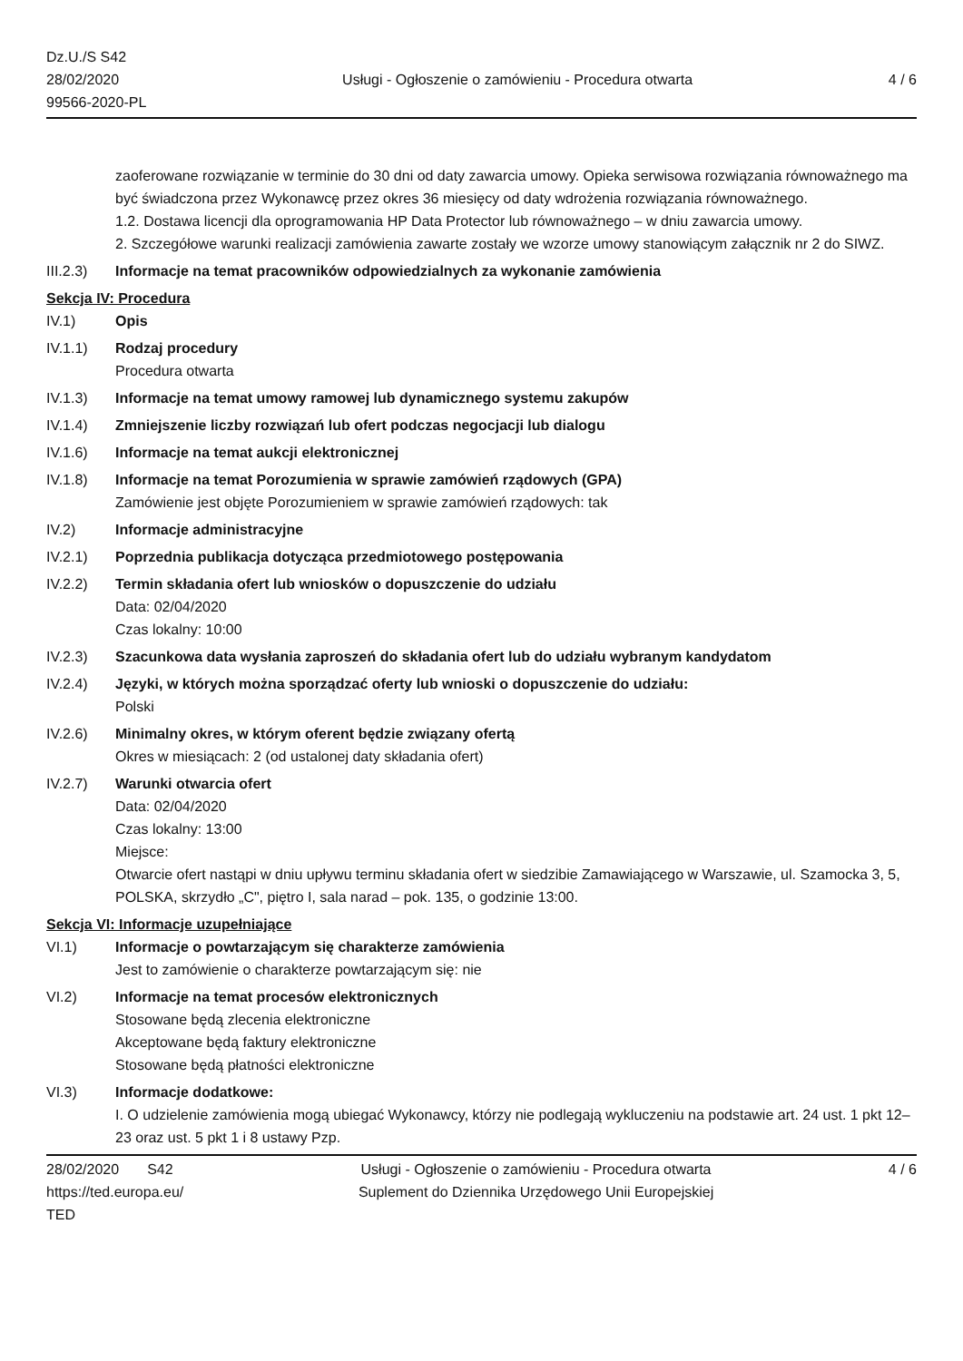Dz.U./S S42
28/02/2020
99566-2020-PL
Usługi - Ogłoszenie o zamówieniu - Procedura otwarta
4 / 6
zaoferowane rozwiązanie w terminie do 30 dni od daty zawarcia umowy. Opieka serwisowa rozwiązania równoważnego ma być świadczona przez Wykonawcę przez okres 36 miesięcy od daty wdrożenia rozwiązania równoważnego.
1.2. Dostawa licencji dla oprogramowania HP Data Protector lub równoważnego – w dniu zawarcia umowy.
2. Szczegółowe warunki realizacji zamówienia zawarte zostały we wzorze umowy stanowiącym załącznik nr 2 do SIWZ.
III.2.3)
Informacje na temat pracowników odpowiedzialnych za wykonanie zamówienia
Sekcja IV: Procedura
IV.1) Opis
IV.1.1) Rodzaj procedury
Procedura otwarta
IV.1.3) Informacje na temat umowy ramowej lub dynamicznego systemu zakupów
IV.1.4) Zmniejszenie liczby rozwiązań lub ofert podczas negocjacji lub dialogu
IV.1.6) Informacje na temat aukcji elektronicznej
IV.1.8) Informacje na temat Porozumienia w sprawie zamówień rządowych (GPA)
Zamówienie jest objęte Porozumieniem w sprawie zamówień rządowych: tak
IV.2) Informacje administracyjne
IV.2.1) Poprzednia publikacja dotycząca przedmiotowego postępowania
IV.2.2) Termin składania ofert lub wniosków o dopuszczenie do udziału
Data: 02/04/2020
Czas lokalny: 10:00
IV.2.3) Szacunkowa data wysłania zaproszeń do składania ofert lub do udziału wybranym kandydatom
IV.2.4) Języki, w których można sporządzać oferty lub wnioski o dopuszczenie do udziału:
Polski
IV.2.6) Minimalny okres, w którym oferent będzie związany ofertą
Okres w miesiącach: 2 (od ustalonej daty składania ofert)
IV.2.7) Warunki otwarcia ofert
Data: 02/04/2020
Czas lokalny: 13:00
Miejsce:
Otwarcie ofert nastąpi w dniu upływu terminu składania ofert w siedzibie Zamawiającego w Warszawie, ul. Szamocka 3, 5, POLSKA, skrzydło „C", piętro I, sala narad – pok. 135, o godzinie 13:00.
Sekcja VI: Informacje uzupełniające
VI.1) Informacje o powtarzającym się charakterze zamówienia
Jest to zamówienie o charakterze powtarzającym się: nie
VI.2) Informacje na temat procesów elektronicznych
Stosowane będą zlecenia elektroniczne
Akceptowane będą faktury elektroniczne
Stosowane będą płatności elektroniczne
VI.3) Informacje dodatkowe:
I. O udzielenie zamówienia mogą ubiegać Wykonawcy, którzy nie podlegają wykluczeniu na podstawie art. 24 ust. 1 pkt 12–23 oraz ust. 5 pkt 1 i 8 ustawy Pzp.
28/02/2020 S42
https://ted.europa.eu/
TED
Usługi - Ogłoszenie o zamówieniu - Procedura otwarta
Suplement do Dziennika Urzędowego Unii Europejskiej
4 / 6